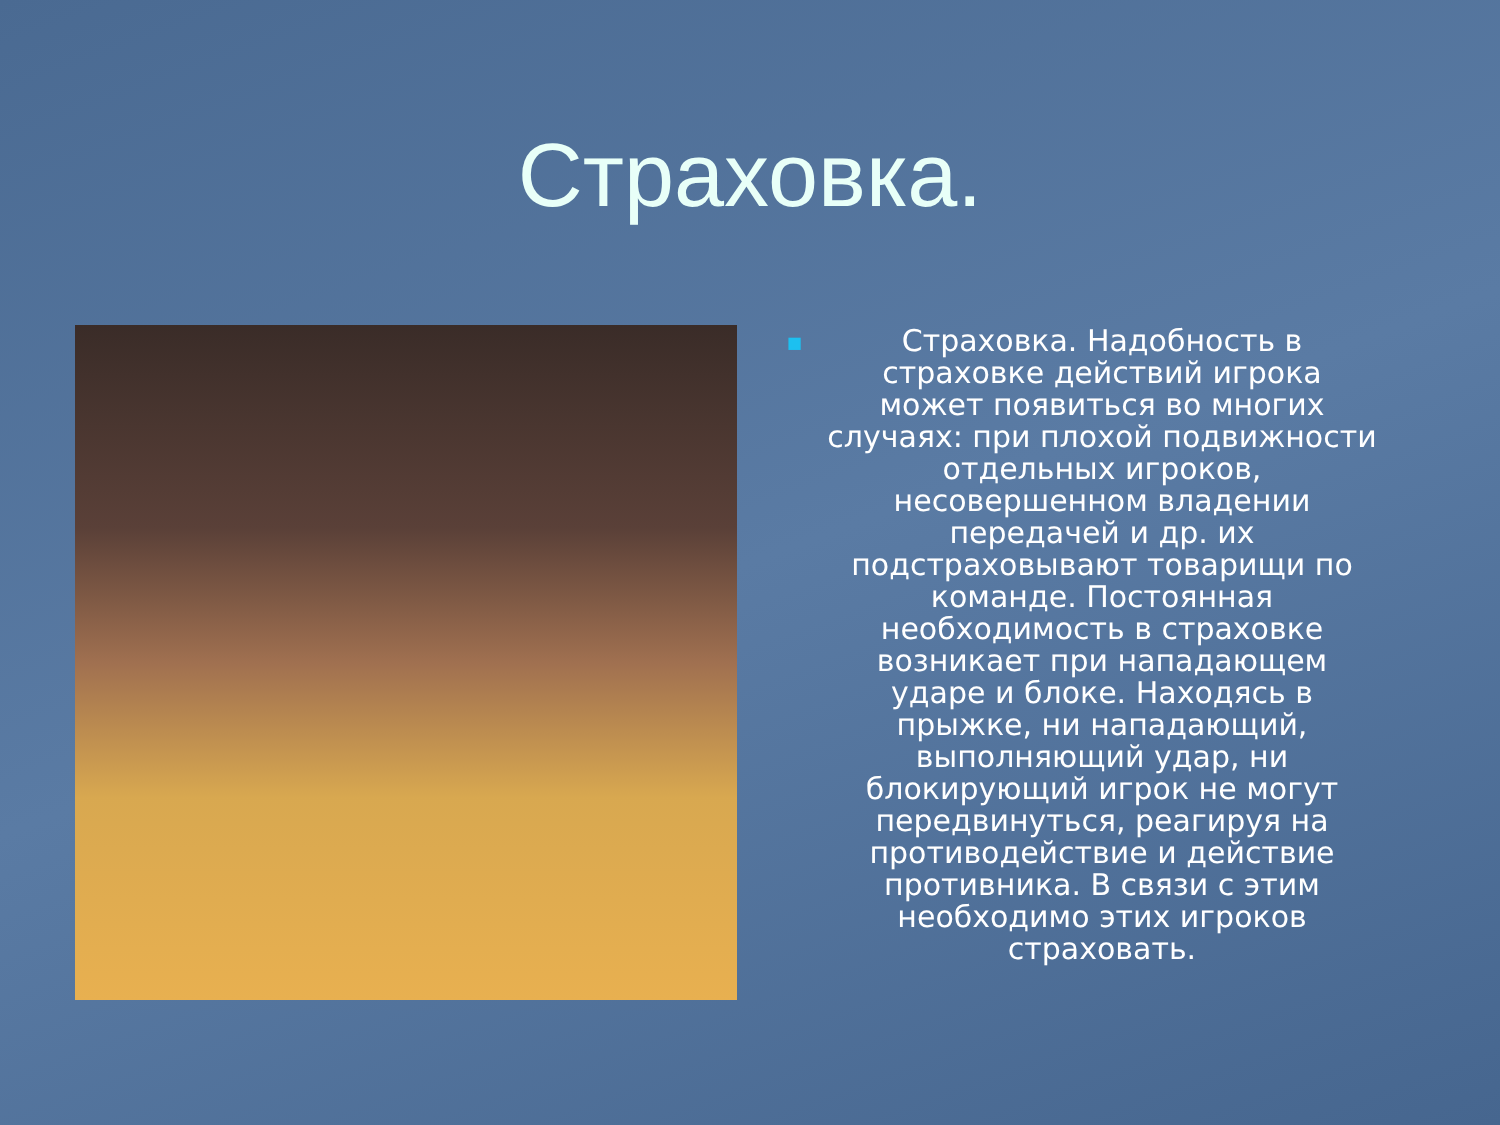Страховка.
■
Страховка. Надобность в страховке действий игрока может появиться во многих случаях: при плохой подвижности отдельных игроков, несовершенном владении передачей и др. их подстраховывают товарищи по команде. Постоянная необходимость в страховке возникает при нападающем ударе и блоке. Находясь в прыжке, ни нападающий, выполняющий удар, ни блокирующий игрок не могут передвинуться, реагируя на противодействие и действие противника. В связи с этим необходимо этих игроков страховать.